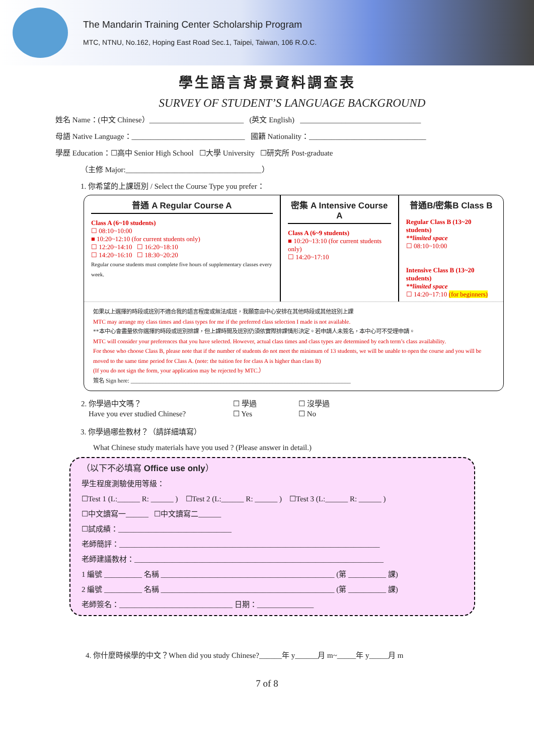The Mandarin Training Center Scholarship Program
MTC, NTNU, No.162, Hoping East Road Sec.1, Taipei, Taiwan, 106 R.O.C.
學生語言背景資料調查表
SURVEY OF STUDENT’S LANGUAGE BACKGROUND
姓名 Name：(中文 Chinese）_________________________ (英文 English) ________________________________
母語 Native Language：______________________________ 國籍 Nationality：_______________________________
學歷 Education：☐高中 Senior High School ☐大學 University ☐研究所 Post-graduate
（主修 Major:____________________________________）
1. 你希望的上課班別 / Select the Course Type you prefer：
| 普通 A Regular Course A Class A (6~10 students) ☐ 08:10~10:00 ■ 10:20~12:10 (for current students only) ☐ 12:20~14:10 ☐ 16:20~18:10 ☐ 14:20~16:10 ☐ 18:30~20:20 Regular course students must complete five hours of supplementary classes every week. | 密集 A Intensive Course A Class A (6~9 students) ■ 10:20~13:10 (for current students only) ☐ 14:20~17:10 | 普通B/密集B Class B Regular Class B (13~20 students) **limited space ☐ 08:10~10:00 Intensive Class B (13~20 students) **limited space ☐ 14:20~17:10 (for beginners) |
如果以上選擇的時段或班別不適合我的語言程度或無法成班，我願意由中心安排在其他時段或其他班別上課
MTC may arrange my class times and class types for me if the preferred class selection I made is not available.
**本中心會盡量依你選擇的時段或班別排課，但上課時間及班別仍須依實際排課情形決定。若申請人未簽名，本中心可不受理申請。
MTC will consider your preferences that you have selected. However, actual class times and class types are determined by each term’s class availability.
For those who choose Class B, please note that if the number of students do not meet the minimum of 13 students, we will be unable to open the course and you will be moved to the same time period for Class A. (note: the tuition fee for class A is higher than class B)
(If you do not sign the form, your application may be rejected by MTC.）
簽名 Sign here: ____________________________________________________________________________
| 2. 你學過中文嗎？ | ☐ 學過 | ☐ 沒學過 |
| Have you ever studied Chinese? | ☐ Yes | ☐ No |
3. 你學過哪些教材？（請詳細填寫）
What Chinese study materials have you used ? (Please answer in detail.)
（以下不必填寫 Office use only）
學生程度測驗使用等級：
☐Test 1 (L:______ R: ______ ) ☐Test 2 (L:______ R: ______ ) ☐Test 3 (L:______ R: ______ )
☐中文讀寫一______ ☐中文讀寫二______
☐試成績：______________________________
老師簡評：_____________________________________________________________________
老師建議教材：__________________________________________________________________
1 編號 __________ 名稱 ______________________________________________ (第 __________ 課)
2 編號 __________ 名稱 ______________________________________________ (第 __________ 課)
老師簽名：______________________________ 日期：_______________
4. 你什麼時候學的中文？When did you study Chinese?______年 y______月 m~_____年 y_____月 m
7 of 8